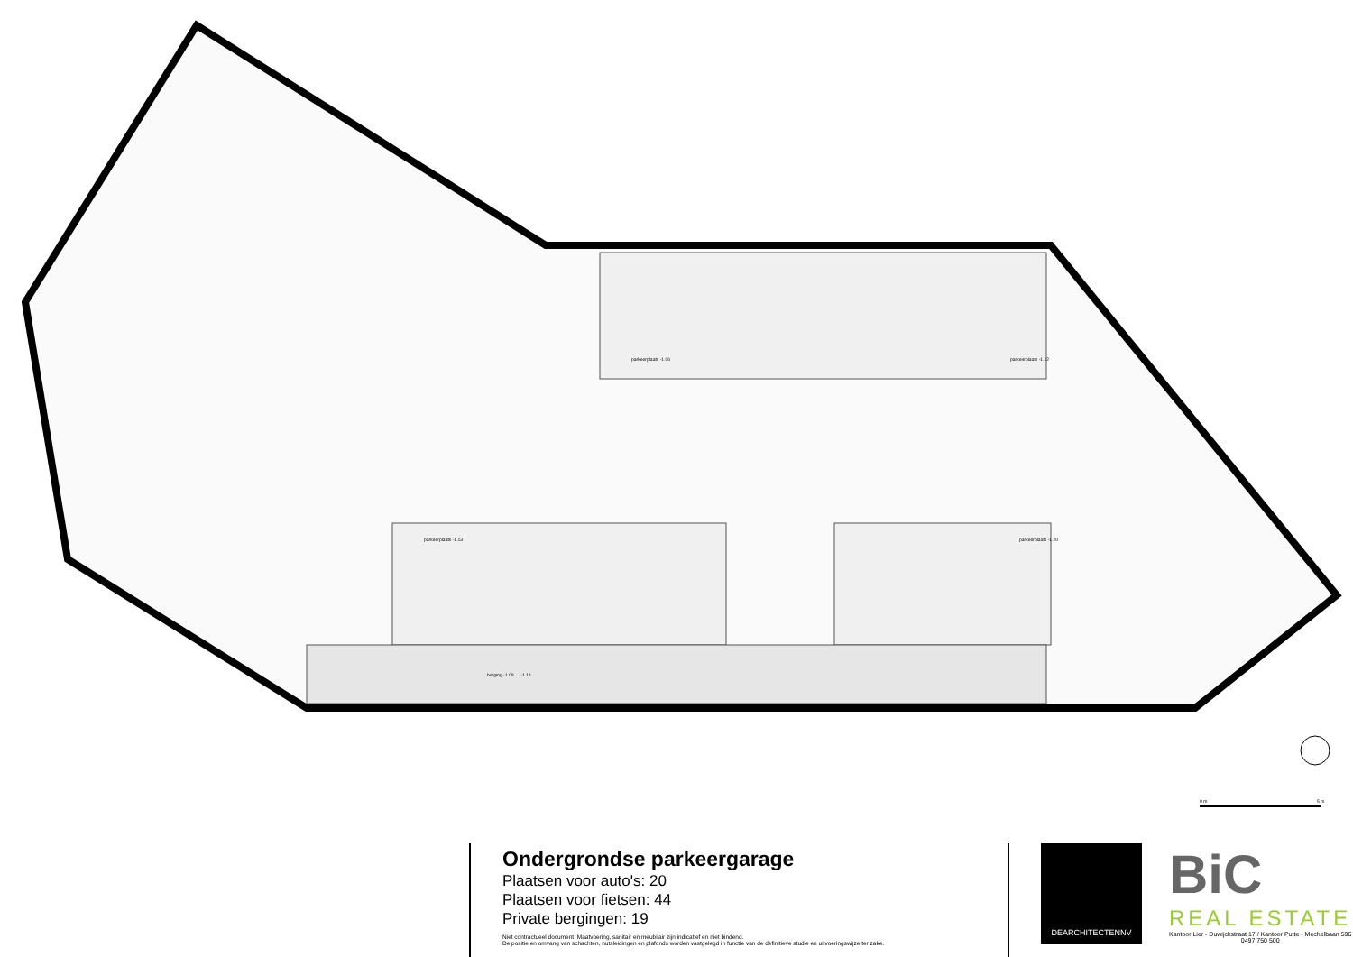parkeerplaats -1.06
parkeerplaats -1.12
parkeerplaats -1.13
parkeerplaats -1.20
berging -1.09 … -1.19
0 m
5 m
Ondergrondse parkeergarage
Plaatsen voor auto's: 20
Plaatsen voor fietsen: 44
Private bergingen: 19
Niet contractueel document. Maatvoering, sanitair en meubilair zijn indicatief en niet bindend.
De positie en omvang van schachten, nutsleidingen en plafonds worden vastgelegd in functie van de definitieve studie en uitvoeringswijze ter zake.
DEARCHITECTENNV
BiC
REAL ESTATE
Kantoor Lier - Duwijckstraat 17 / Kantoor Putte - Mechelbaan 596
0497 750 500